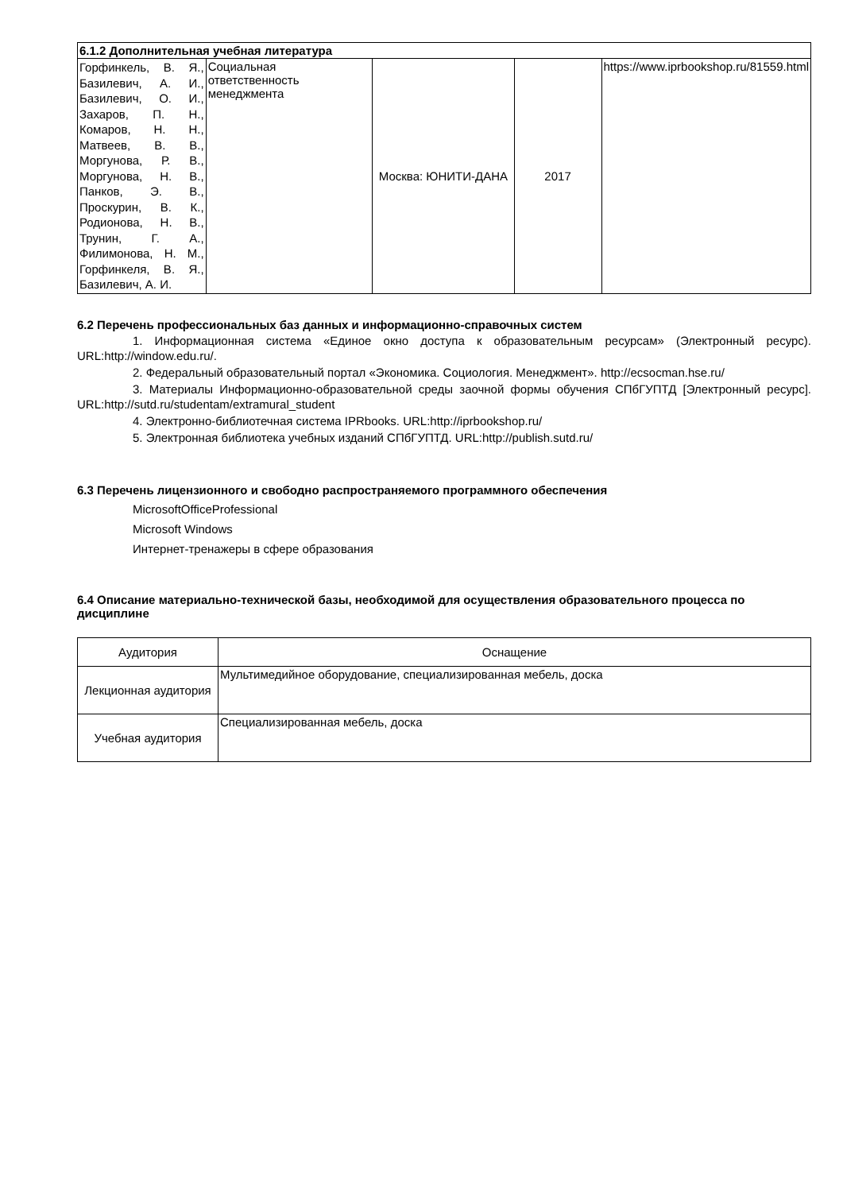| 6.1.2 Дополнительная учебная литература | | | | |
| --- | --- | --- | --- | --- |
| Горфинкель, В. Я., Базилевич, А. И., Базилевич, О. И., Захаров, П. Н., Комаров, Н. Н., Матвеев, В. В., Моргунова, Р. В., Моргунова, Н. В., Панков, Э. В., Проскурин, В. К., Родионова, Н. В., Трунин, Г. А., Филимонова, Н. М., Горфинкеля, В. Я., Базилевич, А. И. | Социальная ответственность менеджмента | Москва: ЮНИТИ-ДАНА | 2017 | https://www.iprbookshop.ru/81559.html |
6.2 Перечень профессиональных баз данных и информационно-справочных систем
1. Информационная система «Единое окно доступа к образовательным ресурсам» (Электронный ресурс). URL:http://window.edu.ru/.
2. Федеральный образовательный портал «Экономика. Социология. Менеджмент». http://ecsocman.hse.ru/
3. Материалы Информационно-образовательной среды заочной формы обучения СПбГУПТД [Электронный ресурс]. URL:http://sutd.ru/studentam/extramural_student
4. Электронно-библиотечная система IPRbooks. URL:http://iprbookshop.ru/
5. Электронная библиотека учебных изданий СПбГУПТД. URL:http://publish.sutd.ru/
6.3 Перечень лицензионного и свободно распространяемого программного обеспечения
MicrosoftOfficeProfessional
Microsoft Windows
Интернет-тренажеры в сфере образования
6.4 Описание материально-технической базы, необходимой для осуществления образовательного процесса по дисциплине
| Аудитория | Оснащение |
| Лекционная аудитория | Мультимедийное оборудование, специализированная мебель, доска |
| Учебная аудитория | Специализированная мебель, доска |